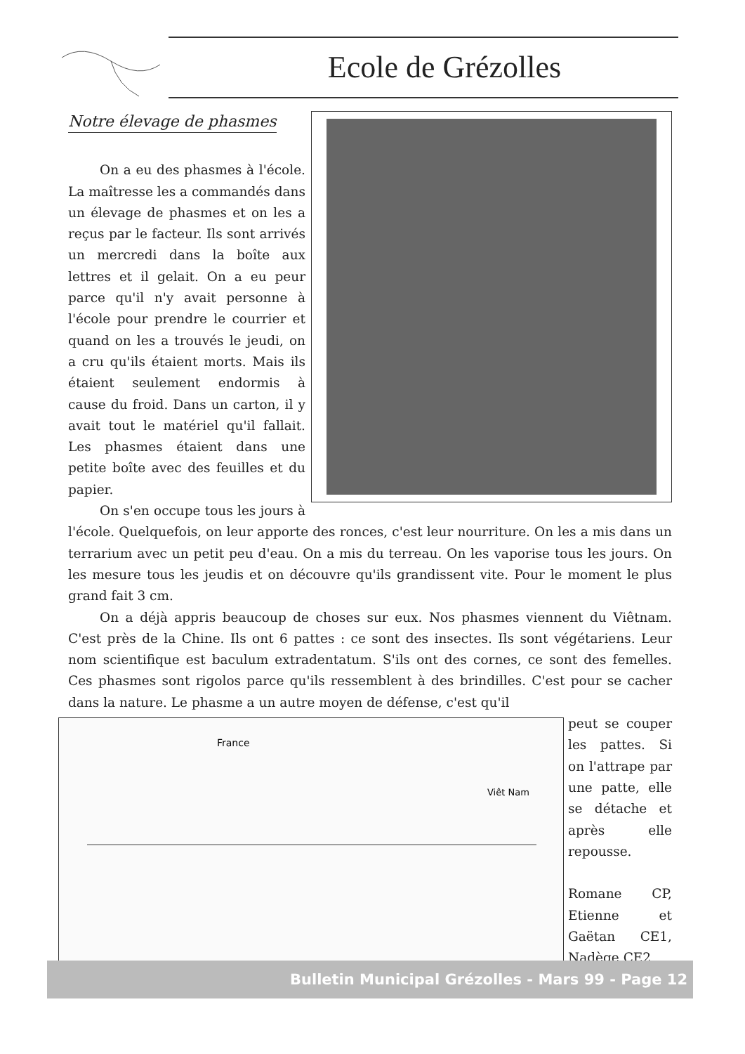Ecole de Grézolles
Notre élevage de phasmes
On a eu des phasmes à l'école. La maîtresse les a commandés dans un élevage de phasmes et on les a reçus par le facteur. Ils sont arrivés un mercredi dans la boîte aux lettres et il gelait. On a eu peur parce qu'il n'y avait personne à l'école pour prendre le courrier et quand on les a trouvés le jeudi, on a cru qu'ils étaient morts. Mais ils étaient seulement endormis à cause du froid. Dans un carton, il y avait tout le matériel qu'il fallait. Les phasmes étaient dans une petite boîte avec des feuilles et du papier.
On s'en occupe tous les jours à l'école. Quelquefois, on leur apporte des ronces, c'est leur nourriture. On les a mis dans un terrarium avec un petit peu d'eau. On a mis du terreau. On les vaporise tous les jours. On les mesure tous les jeudis et on découvre qu'ils grandissent vite. Pour le moment le plus grand fait 3 cm.
On a déjà appris beaucoup de choses sur eux. Nos phasmes viennent du Viêtnam. C'est près de la Chine. Ils ont 6 pattes : ce sont des insectes. Ils sont végétariens. Leur nom scientifique est baculum extradentatum. S'ils ont des cornes, ce sont des femelles. Ces phasmes sont rigolos parce qu'ils ressemblent à des brindilles. C'est pour se cacher dans la nature. Le phasme a un autre moyen de défense, c'est qu'il
France
Viêt Nam
peut se couper les pattes. Si on l'attrape par une patte, elle se détache et après elle repousse.
Romane CP, Etienne et Gaëtan CE1, Nadège CE2
Bulletin Municipal Grézolles - Mars 99 - Page 12